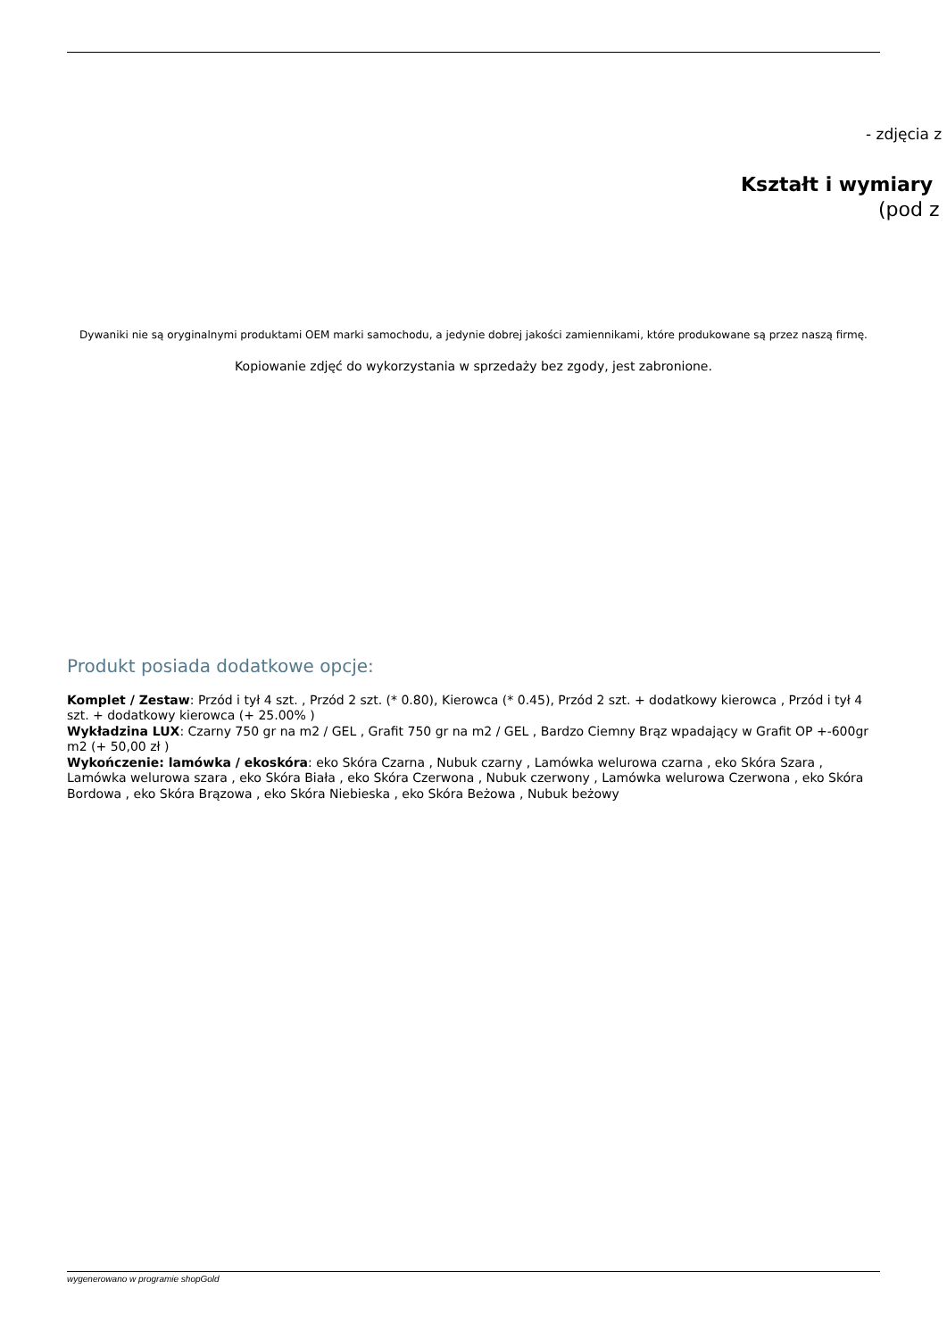- zdjęcia z
Kształt i wymiary
(pod z
Dywaniki nie są oryginalnymi produktami OEM marki samochodu, a jedynie dobrej jakości zamiennikami, które produkowane są przez naszą firmę.
Kopiowanie zdjęć do wykorzystania w sprzedaży bez zgody, jest zabronione.
Produkt posiada dodatkowe opcje:
Komplet / Zestaw: Przód i tył 4 szt. , Przód 2 szt. (* 0.80), Kierowca (* 0.45), Przód 2 szt. + dodatkowy kierowca , Przód i tył 4 szt. + dodatkowy kierowca (+ 25.00% )
Wykładzina LUX: Czarny 750 gr na m2 / GEL , Grafit 750 gr na m2 / GEL , Bardzo Ciemny Brąz wpadający w Grafit OP +-600gr m2 (+ 50,00 zł )
Wykończenie: lamówka / ekoskóra: eko Skóra Czarna , Nubuk czarny , Lamówka welurowa czarna , eko Skóra Szara , Lamówka welurowa szara , eko Skóra Biała , eko Skóra Czerwona , Nubuk czerwony , Lamówka welurowa Czerwona , eko Skóra Bordowa , eko Skóra Brązowa , eko Skóra Niebieska , eko Skóra Beżowa , Nubuk beżowy
wygenerowano w programie shopGold